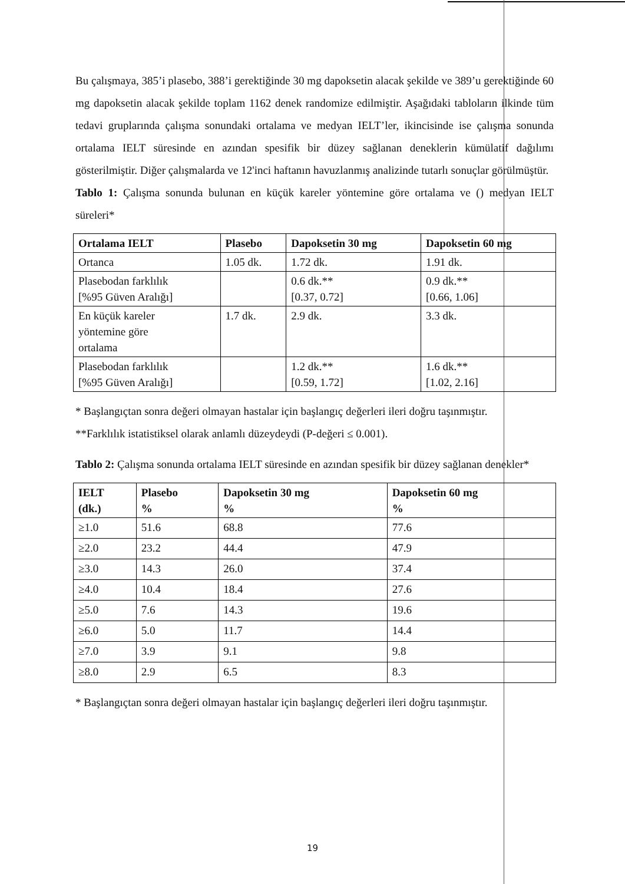Bu çalışmaya, 385’i plasebo, 388’i gerektiğinde 30 mg dapoksetin alacak şekilde ve 389’u gerektiğinde 60 mg dapoksetin alacak şekilde toplam 1162 denek randomize edilmiştir. Aşağıdaki tabloların ilkinde tüm tedavi gruplarında çalışma sonundaki ortalama ve medyan IELT’ler, ikincisinde ise çalışma sonunda ortalama IELT süresinde en azından spesifik bir düzey sağlanan deneklerin kümülatif dağılımı gösterilmiştir. Diğer çalışmalarda ve 12'inci haftanın havuzlanmış analizinde tutarlı sonuçlar görülmüştür.
Tablo 1: Çalışma sonunda bulunan en küçük kareler yöntemine göre ortalama ve () medyan IELT süreleri*
| Ortalama IELT | Plasebo | Dapoksetin 30 mg | Dapoksetin 60 mg |
| --- | --- | --- | --- |
| Ortanca | 1.05 dk. | 1.72 dk. | 1.91 dk. |
| Plasebodan farklılık [%95 Güven Aralığı] | | 0.6 dk.** [0.37, 0.72] | 0.9 dk.** [0.66, 1.06] |
| En küçük kareler yöntemine göre ortalama | 1.7 dk. | 2.9 dk. | 3.3 dk. |
| Plasebodan farklılık [%95 Güven Aralığı] | | 1.2 dk.** [0.59, 1.72] | 1.6 dk.** [1.02, 2.16] |
* Başlangıçtan sonra değeri olmayan hastalar için başlangıç değerleri ileri doğru taşınmıştır.
**Farklılık istatistiksel olarak anlamlı düzeydeydi (P-değeri ≤ 0.001).
Tablo 2: Çalışma sonunda ortalama IELT süresinde en azından spesifik bir düzey sağlanan denekler*
| IELT (dk.) | Plasebo % | Dapoksetin 30 mg % | Dapoksetin 60 mg % |
| --- | --- | --- | --- |
| ≥1.0 | 51.6 | 68.8 | 77.6 |
| ≥2.0 | 23.2 | 44.4 | 47.9 |
| ≥3.0 | 14.3 | 26.0 | 37.4 |
| ≥4.0 | 10.4 | 18.4 | 27.6 |
| ≥5.0 | 7.6 | 14.3 | 19.6 |
| ≥6.0 | 5.0 | 11.7 | 14.4 |
| ≥7.0 | 3.9 | 9.1 | 9.8 |
| ≥8.0 | 2.9 | 6.5 | 8.3 |
* Başlangıçtan sonra değeri olmayan hastalar için başlangıç değerleri ileri doğru taşınmıştır.
19